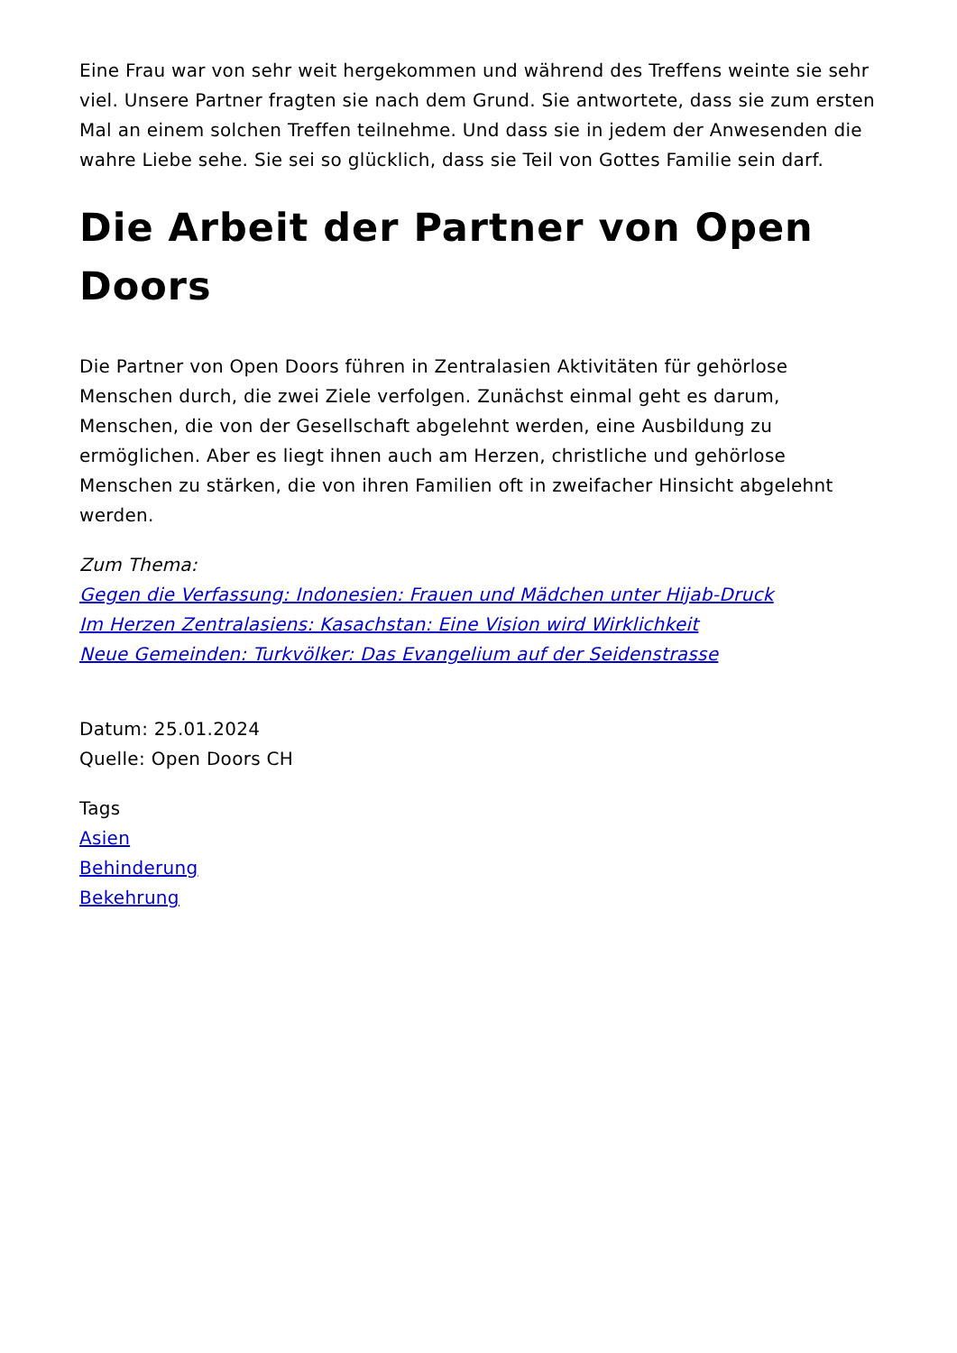Eine Frau war von sehr weit hergekommen und während des Treffens weinte sie sehr viel. Unsere Partner fragten sie nach dem Grund. Sie antwortete, dass sie zum ersten Mal an einem solchen Treffen teilnehme. Und dass sie in jedem der Anwesenden die wahre Liebe sehe. Sie sei so glücklich, dass sie Teil von Gottes Familie sein darf.
Die Arbeit der Partner von Open Doors
Die Partner von Open Doors führen in Zentralasien Aktivitäten für gehörlose Menschen durch, die zwei Ziele verfolgen. Zunächst einmal geht es darum, Menschen, die von der Gesellschaft abgelehnt werden, eine Ausbildung zu ermöglichen. Aber es liegt ihnen auch am Herzen, christliche und gehörlose Menschen zu stärken, die von ihren Familien oft in zweifacher Hinsicht abgelehnt werden.
Zum Thema:
Gegen die Verfassung: Indonesien: Frauen und Mädchen unter Hijab-Druck
Im Herzen Zentralasiens: Kasachstan: Eine Vision wird Wirklichkeit
Neue Gemeinden: Turkvölker: Das Evangelium auf der Seidenstrasse
Datum: 25.01.2024
Quelle: Open Doors CH
Tags
Asien
Behinderung
Bekehrung